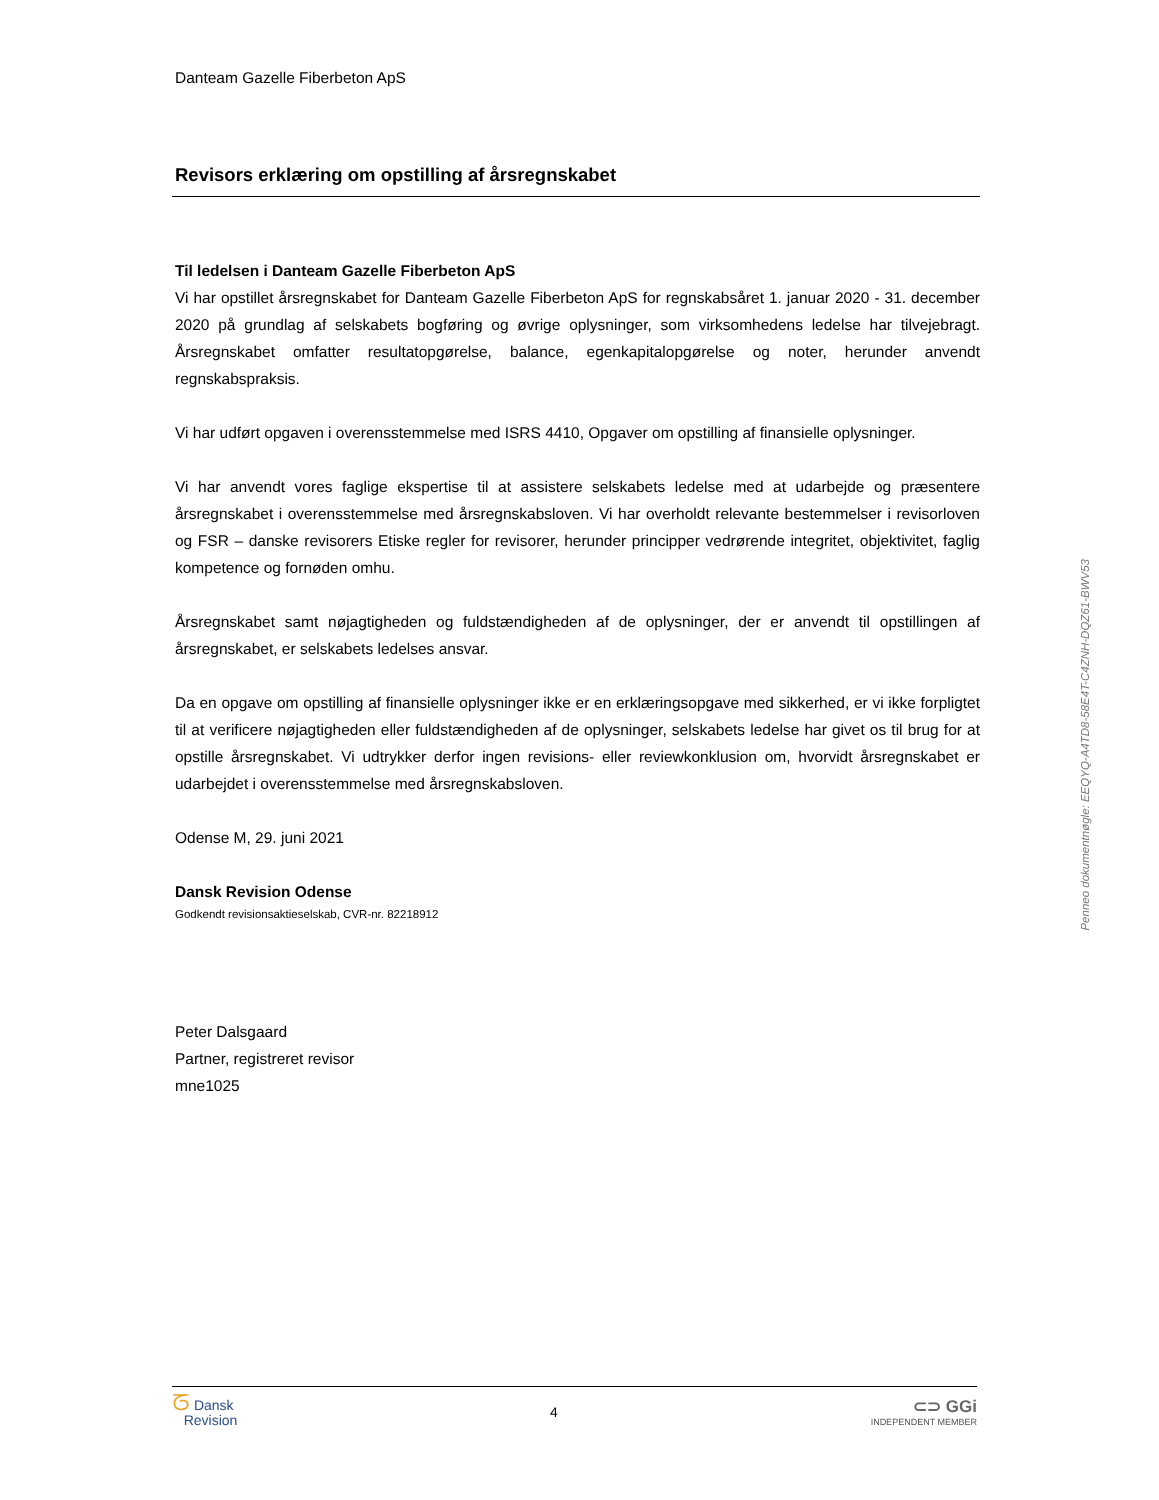Danteam Gazelle Fiberbeton ApS
Revisors erklæring om opstilling af årsregnskabet
Til ledelsen i Danteam Gazelle Fiberbeton ApS
Vi har opstillet årsregnskabet for Danteam Gazelle Fiberbeton ApS for regnskabsåret 1. januar 2020 - 31. december 2020 på grundlag af selskabets bogføring og øvrige oplysninger, som virksomhedens ledelse har tilvejebragt. Årsregnskabet omfatter resultatopgørelse, balance, egenkapitalopgørelse og noter, herunder anvendt regnskabspraksis.
Vi har udført opgaven i overensstemmelse med ISRS 4410, Opgaver om opstilling af finansielle oplysninger.
Vi har anvendt vores faglige ekspertise til at assistere selskabets ledelse med at udarbejde og præsentere årsregnskabet i overensstemmelse med årsregnskabsloven. Vi har overholdt relevante bestemmelser i revisorloven og FSR – danske revisorers Etiske regler for revisorer, herunder principper vedrørende integritet, objektivitet, faglig kompetence og fornøden omhu.
Årsregnskabet samt nøjagtigheden og fuldstændigheden af de oplysninger, der er anvendt til opstillingen af årsregnskabet, er selskabets ledelses ansvar.
Da en opgave om opstilling af finansielle oplysninger ikke er en erklæringsopgave med sikkerhed, er vi ikke forpligtet til at verificere nøjagtigheden eller fuldstændigheden af de oplysninger, selskabets ledelse har givet os til brug for at opstille årsregnskabet. Vi udtrykker derfor ingen revisions- eller reviewkonklusion om, hvorvidt årsregnskabet er udarbejdet i overensstemmelse med årsregnskabsloven.
Odense M, 29. juni 2021
Dansk Revision Odense
Godkendt revisionsaktieselskab, CVR-nr. 82218912
Peter Dalsgaard
Partner, registreret revisor
mne1025
Penneo dokumentnøgle: EEQYQ-A4TD8-58E4T-C4ZNH-DQZ61-BWV53
ᘔ Dansk
Revision
4
⊂⊃ GGi
INDEPENDENT MEMBER